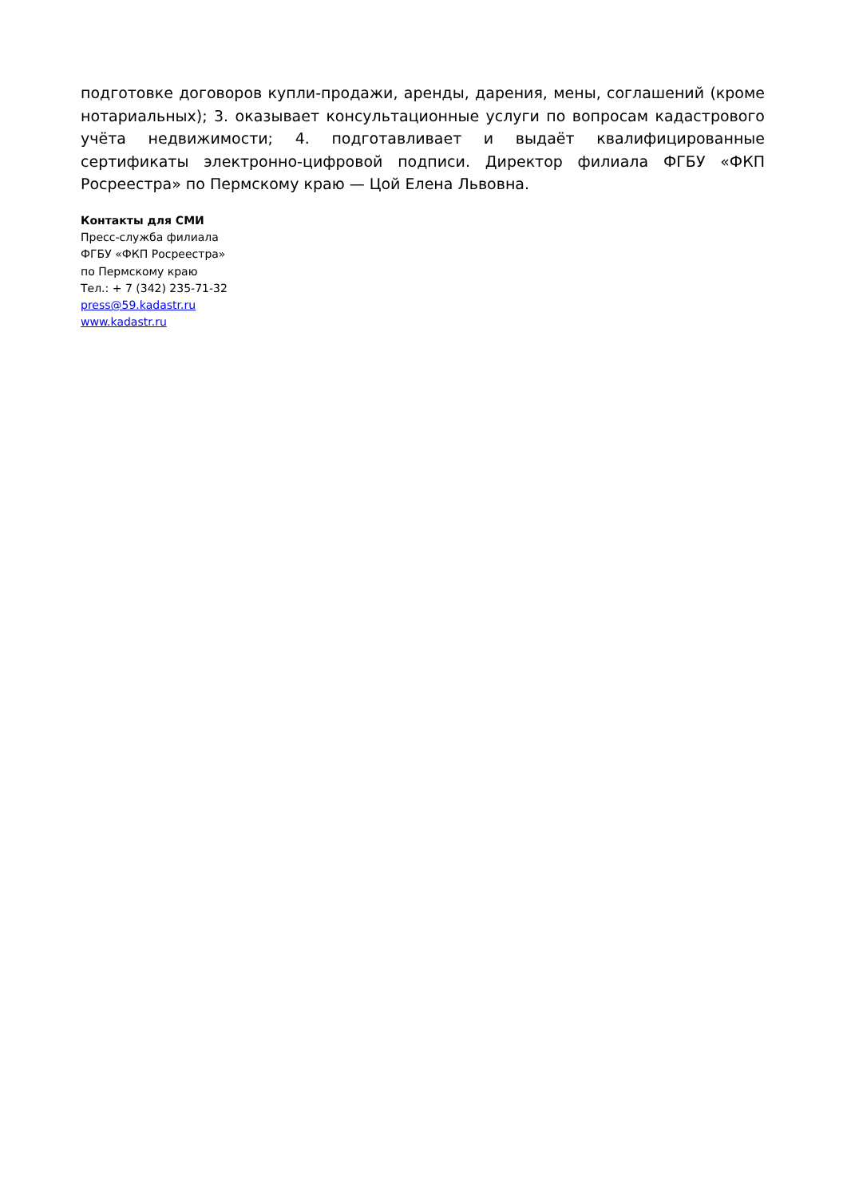подготовке договоров купли-продажи, аренды, дарения, мены, соглашений (кроме нотариальных); 3. оказывает консультационные услуги по вопросам кадастрового учёта недвижимости; 4. подготавливает и выдаёт квалифицированные сертификаты электронно-цифровой подписи. Директор филиала ФГБУ «ФКП Росреестра» по Пермскому краю — Цой Елена Львовна.
Контакты для СМИ
Пресс-служба филиала
ФГБУ «ФКП Росреестра»
по Пермскому краю
Тел.: + 7 (342) 235-71-32
press@59.kadastr.ru
www.kadastr.ru